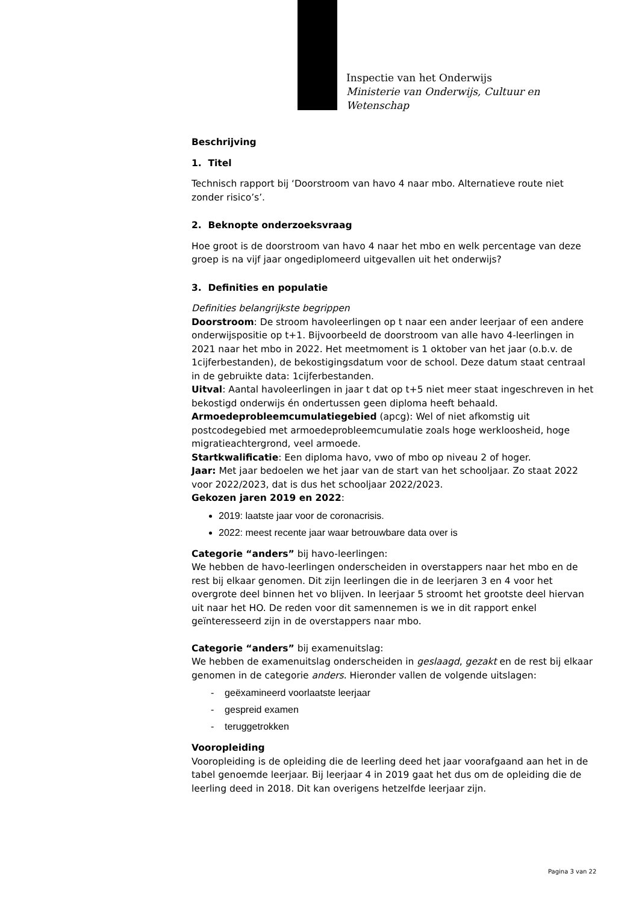Inspectie van het Onderwijs
Ministerie van Onderwijs, Cultuur en
Wetenschap
Beschrijving
1. Titel
Technisch rapport bij ‘Doorstroom van havo 4 naar mbo. Alternatieve route niet zonder risico’s’.
2. Beknopte onderzoeksvraag
Hoe groot is de doorstroom van havo 4 naar het mbo en welk percentage van deze groep is na vijf jaar ongediplomeerd uitgevallen uit het onderwijs?
3. Definities en populatie
Definities belangrijkste begrippen
Doorstroom: De stroom havoleerlingen op t naar een ander leerjaar of een andere onderwijspositie op t+1. Bijvoorbeeld de doorstroom van alle havo 4-leerlingen in 2021 naar het mbo in 2022. Het meetmoment is 1 oktober van het jaar (o.b.v. de 1cijferbestanden), de bekostigingsdatum voor de school. Deze datum staat centraal in de gebruikte data: 1cijferbestanden.
Uitval: Aantal havoleerlingen in jaar t dat op t+5 niet meer staat ingeschreven in het bekostigd onderwijs én ondertussen geen diploma heeft behaald.
Armoedeprobleemcumulatiegebied (apcg): Wel of niet afkomstig uit postcodegebied met armoedeprobleemcumulatie zoals hoge werkloosheid, hoge migratieachtergrond, veel armoede.
Startkwalificatie: Een diploma havo, vwo of mbo op niveau 2 of hoger.
Jaar: Met jaar bedoelen we het jaar van de start van het schooljaar. Zo staat 2022 voor 2022/2023, dat is dus het schooljaar 2022/2023.
Gekozen jaren 2019 en 2022:
2019: laatste jaar voor de coronacrisis.
2022: meest recente jaar waar betrouwbare data over is
Categorie “anders” bij havo-leerlingen:
We hebben de havo-leerlingen onderscheiden in overstappers naar het mbo en de rest bij elkaar genomen. Dit zijn leerlingen die in de leerjaren 3 en 4 voor het overgrote deel binnen het vo blijven. In leerjaar 5 stroomt het grootste deel hiervan uit naar het HO. De reden voor dit samennemen is we in dit rapport enkel geïnteresseerd zijn in de overstappers naar mbo.
Categorie “anders” bij examenuitslag:
We hebben de examenuitslag onderscheiden in geslaagd, gezakt en de rest bij elkaar genomen in de categorie anders. Hieronder vallen de volgende uitslagen:
- geëxamineerd voorlaatste leerjaar
- gespreid examen
- teruggetrokken
Vooropleiding
Vooropleiding is de opleiding die de leerling deed het jaar voorafgaand aan het in de tabel genoemde leerjaar. Bij leerjaar 4 in 2019 gaat het dus om de opleiding die de leerling deed in 2018. Dit kan overigens hetzelfde leerjaar zijn.
Pagina 3 van 22